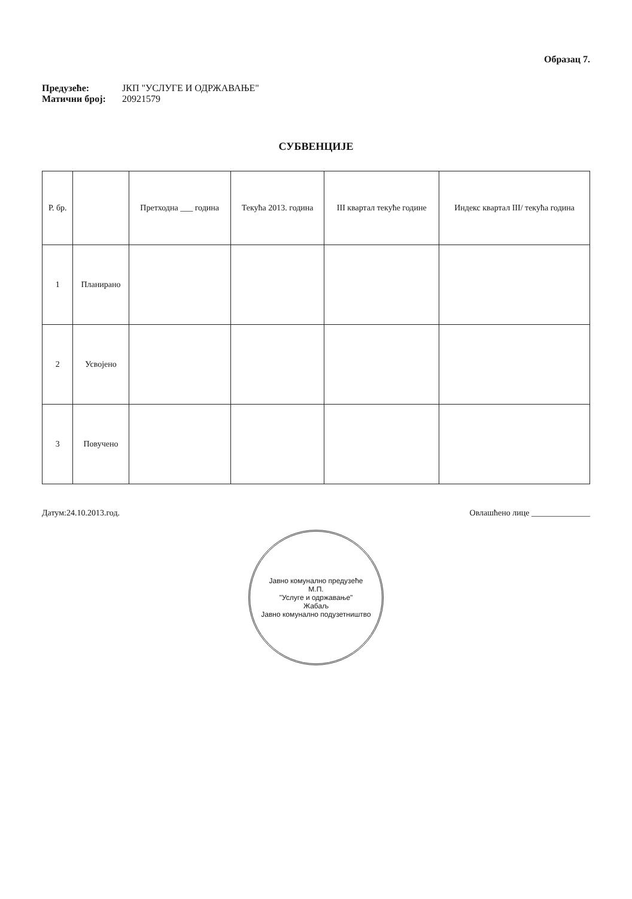Образац 7.
Предузеће: ЈКП "УСЛУГЕ И ОДРЖАВАЊЕ"
Матични број: 20921579
СУБВЕНЦИЈЕ
| Р. бр. | | Претходна ___ година | Текућа 2013. година | III квартал текуће године | Индекс квартал III/ текућа година |
| --- | --- | --- | --- | --- | --- |
| 1 | Планирано | | | | |
| 2 | Усвојено | | | | |
| 3 | Повучено | | | | |
Датум:24.10.2013.год. Овлашћено лице ______________
Јавно комунално предузеће
М.П.
"Услуге и одржавање"
Жабаљ
Јавно комунално подузетништво